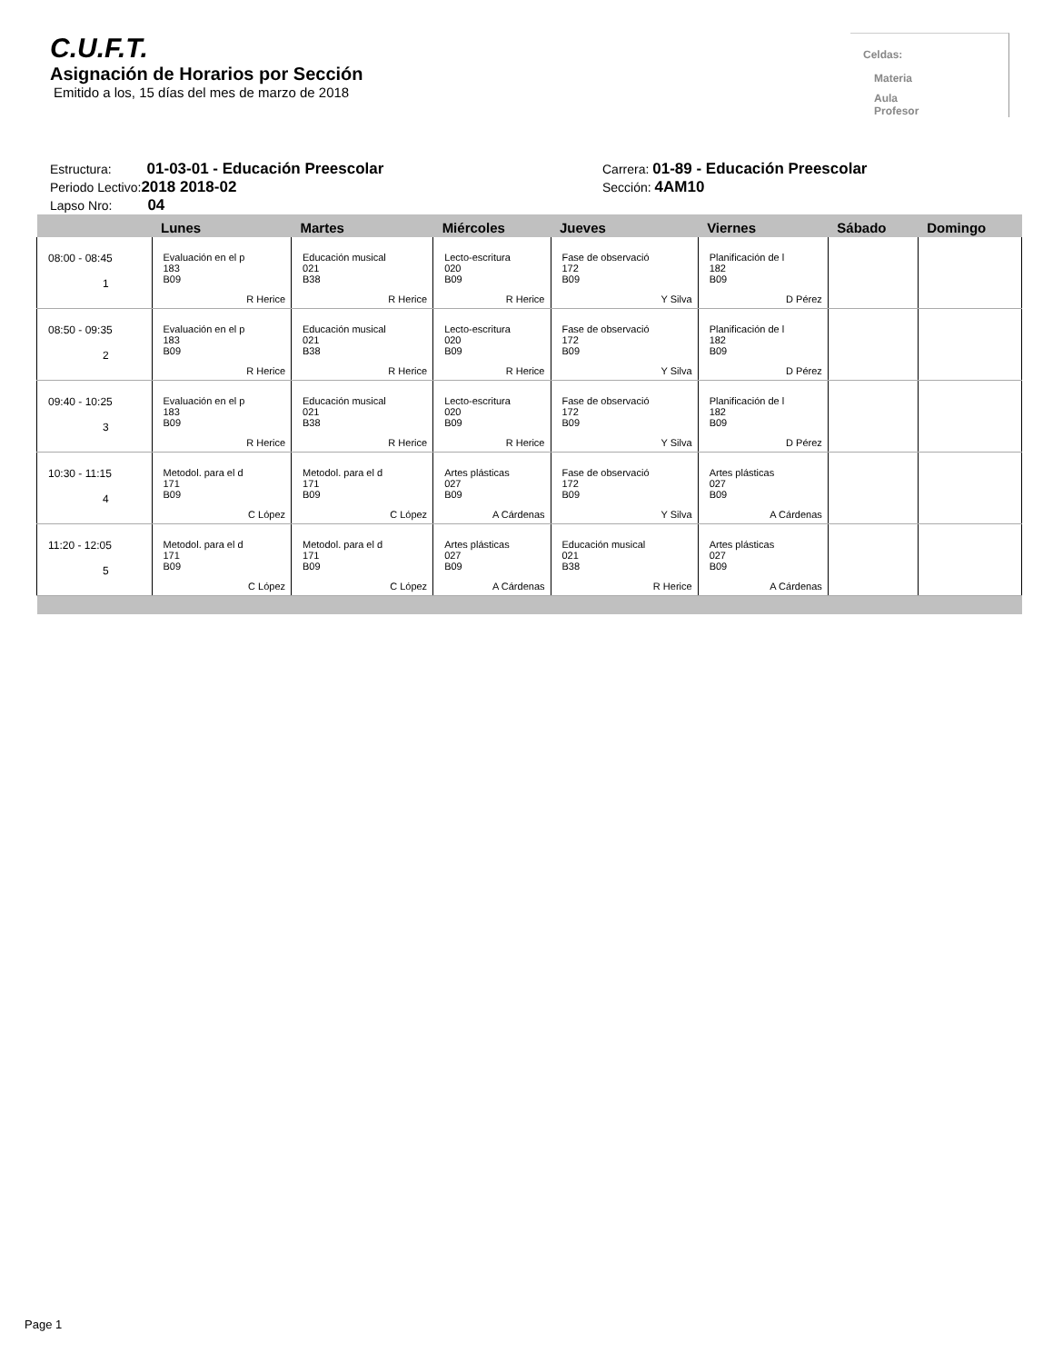C.U.F.T.
Asignación de Horarios por Sección
Emitido a los, 15 días del mes de marzo de 2018
Celdas:
Materia
Aula
Profesor
Estructura: 01-03-01 - Educación Preescolar
Periodo Lectivo:2018 2018-02
Lapso Nro: 04
Carrera: 01-89 - Educación Preescolar
Sección: 4AM10
| | Lunes | Martes | Miércoles | Jueves | Viernes | Sábado | Domingo |
| --- | --- | --- | --- | --- | --- | --- | --- |
| 08:00 - 08:45 1 | Evaluación en el p 183 B09 R Herice | Educación musical 021 B38 R Herice | Lecto-escritura 020 B09 R Herice | Fase de observació 172 B09 Y Silva | Planificación de l 182 B09 D Pérez | | |
| 08:50 - 09:35 2 | Evaluación en el p 183 B09 R Herice | Educación musical 021 B38 R Herice | Lecto-escritura 020 B09 R Herice | Fase de observació 172 B09 Y Silva | Planificación de l 182 B09 D Pérez | | |
| 09:40 - 10:25 3 | Evaluación en el p 183 B09 R Herice | Educación musical 021 B38 R Herice | Lecto-escritura 020 B09 R Herice | Fase de observació 172 B09 Y Silva | Planificación de l 182 B09 D Pérez | | |
| 10:30 - 11:15 4 | Metodol. para el d 171 B09 C López | Metodol. para el d 171 B09 C López | Artes plásticas 027 B09 A Cárdenas | Fase de observació 172 B09 Y Silva | Artes plásticas 027 B09 A Cárdenas | | |
| 11:20 - 12:05 5 | Metodol. para el d 171 B09 C López | Metodol. para el d 171 B09 C López | Artes plásticas 027 B09 A Cárdenas | Educación musical 021 B38 R Herice | Artes plásticas 027 B09 A Cárdenas | | |
Page 1